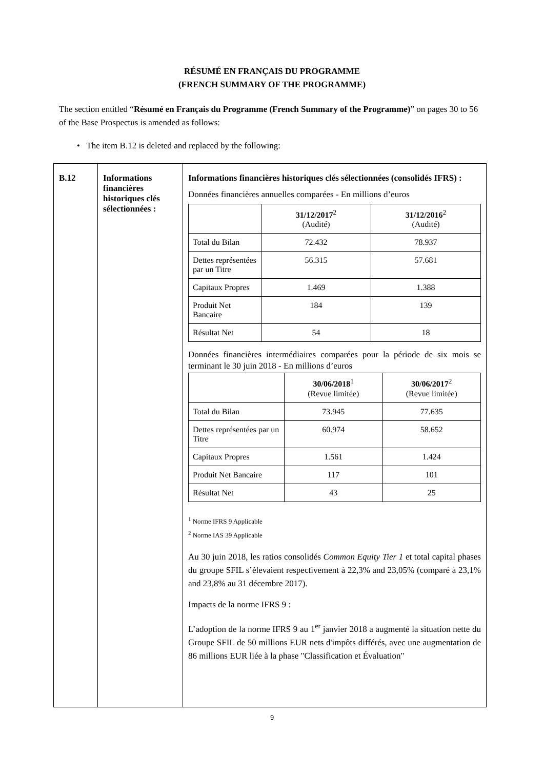RÉSUMÉ EN FRANÇAIS DU PROGRAMME
(FRENCH SUMMARY OF THE PROGRAMME)
The section entitled “Résumé en Français du Programme (French Summary of the Programme)” on pages 30 to 56 of the Base Prospectus is amended as follows:
• The item B.12 is deleted and replaced by the following:
| B.12 | Informations financières historiques clés sélectionnées : | Informations financières historiques clés sélectionnées (consolidés IFRS) : Données financières annuelles comparées - En millions d’euros / / 31/12/2017<sup>2</sup> (Audité) / 31/12/2016<sup>2</sup> (Audité) / / Total du Bilan / 72.432 / 78.937 / / Dettes représentées par un Titre / 56.315 / 57.681 / / Capitaux Propres / 1.469 / 1.388 / / Produit Net Bancaire / 184 / 139 / / Résultat Net / 54 / 18 / Données financières intermédiaires comparées pour la période de six mois se terminant le 30 juin 2018 - En millions d’euros / / 30/06/2018<sup>1</sup> (Revue limitée) / 30/06/2017<sup>2</sup> (Revue limitée) / / Total du Bilan / 73.945 / 77.635 / / Dettes représentées par un Titre / 60.974 / 58.652 / / Capitaux Propres / 1.561 / 1.424 / / Produit Net Bancaire / 117 / 101 / / Résultat Net / 43 / 25 / <sup>1</sup> Norme IFRS 9 Applicable <sup>2</sup> Norme IAS 39 Applicable Au 30 juin 2018, les ratios consolidés Common Equity Tier 1 et total capital phases du groupe SFIL s’élevaient respectivement à 22,3% and 23,05% (comparé à 23,1% and 23,8% au 31 décembre 2017). Impacts de la norme IFRS 9 : L’adoption de la norme IFRS 9 au 1<sup>er</sup> janvier 2018 a augmenté la situation nette du Groupe SFIL de 50 millions EUR nets d'impôts différés, avec une augmentation de 86 millions EUR liée à la phase "Classification et Évaluation" |
9